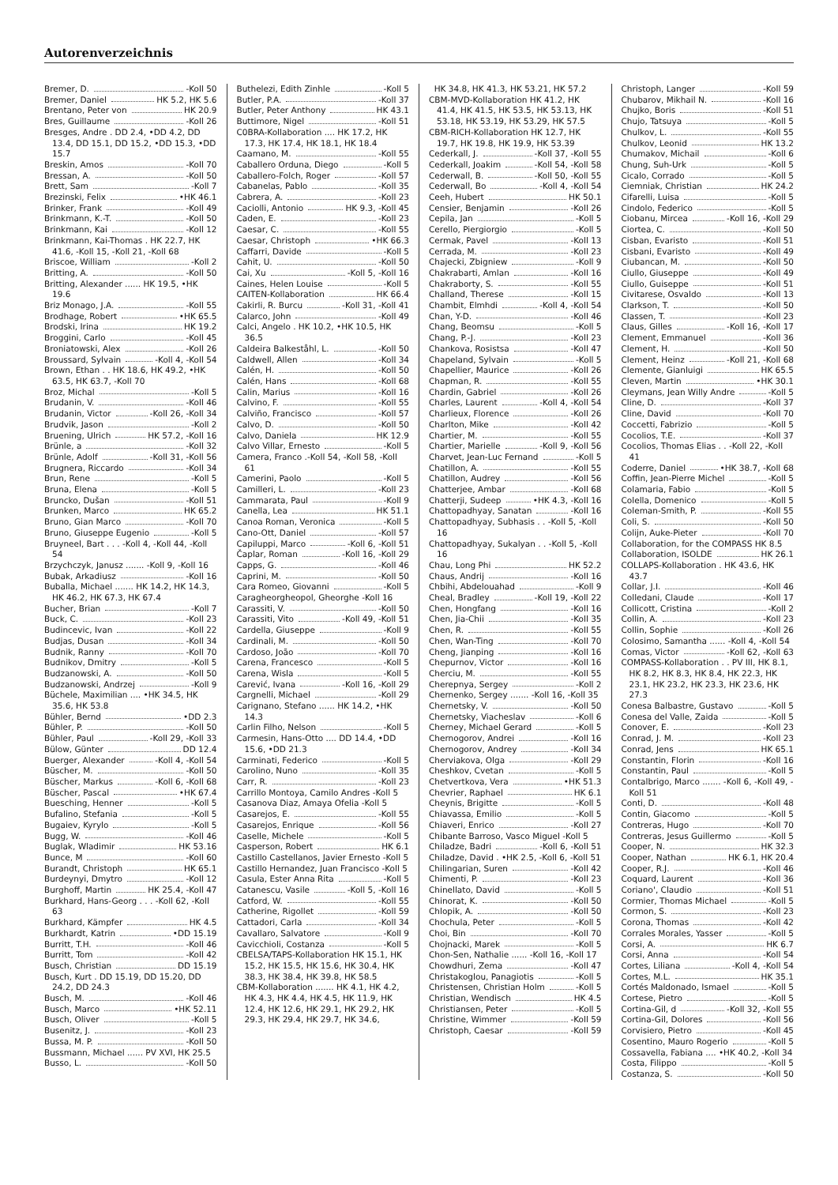Autorenverzeichnis
Bremer, D. -Koll 50
Bremer, Daniel HK 5.2, HK 5.6
Brentano, Peter von HK 20.9
Bres, Guillaume -Koll 26
Bresges, Andre . DD 2.4, •DD 4.2, DD 13.4, DD 15.1, DD 15.2, •DD 15.3, •DD 15.7
Breskin, Amos -Koll 70
Bressan, A. -Koll 50
Brett, Sam -Koll 7
Brezinski, Felix •HK 46.1
Brinker, Frank -Koll 49
Brinkmann, K.-T. -Koll 50
Brinkmann, Kai -Koll 12
Brinkmann, Kai-Thomas . HK 22.7, HK 41.6, -Koll 15, -Koll 21, -Koll 68
Briscoe, William -Koll 2
Britting, A. -Koll 50
Britting, Alexander ...... HK 19.5, •HK 19.6
Briz Monago, J.A. -Koll 55
Brodhage, Robert •HK 65.5
Brodski, Irina HK 19.2
Broggini, Carlo -Koll 45
Broniatowski, Alex -Koll 26
Broussard, Sylvain -Koll 4, -Koll 54
Brown, Ethan . . HK 18.6, HK 49.2, •HK 63.5, HK 63.7, -Koll 70
Broz, Michal -Koll 5
Brudanin, V. -Koll 46
Brudanin, Victor -Koll 26, -Koll 34
Brudvik, Jason -Koll 2
Bruening, Ulrich HK 57.2, -Koll 16
Brünle, a -Koll 32
Brünle, Adolf -Koll 31, -Koll 56
Brugnera, Riccardo -Koll 34
Brun, Rene -Koll 5
Bruna, Elena -Koll 5
Bruncko, Dušan -Koll 51
Brunken, Marco HK 65.2
Bruno, Gian Marco -Koll 70
Bruno, Giuseppe Eugenio -Koll 5
Bruyneel, Bart . . . -Koll 4, -Koll 44, -Koll 54
Brzychczyk, Janusz ....... -Koll 9, -Koll 16
Bubak, Arkadiusz -Koll 16
Buballa, Michael ....... HK 14.2, HK 14.3, HK 46.2, HK 67.3, HK 67.4
Bucher, Brian -Koll 7
Buck, C. -Koll 23
Budincevic, Ivan -Koll 22
Budjas, Dusan -Koll 34
Budnik, Ranny -Koll 70
Budnikov, Dmitry -Koll 5
Budzanowski, A. -Koll 50
Budzanowski, Andrzej -Koll 9
Büchele, Maximilian .... •HK 34.5, HK 35.6, HK 53.8
Bühler, Bernd •DD 2.3
Bühler, P. -Koll 50
Bühler, Paul -Koll 29, -Koll 33
Bülow, Günter DD 12.4
Buerger, Alexander -Koll 4, -Koll 54
Büscher, M. -Koll 50
Büscher, Markus -Koll 6, -Koll 68
Büscher, Pascal •HK 67.4
Buesching, Henner -Koll 5
Bufalino, Stefania -Koll 5
Bugaiev, Kyrylo -Koll 5
Bugg, W. -Koll 46
Buglak, Wladimir HK 53.16
Bunce, M -Koll 60
Burandt, Christoph HK 65.1
Burdeynyi, Dmytro -Koll 12
Burghoff, Martin HK 25.4, -Koll 47
Burkhard, Hans-Georg . . . -Koll 62, -Koll 63
Burkhard, Kämpfer HK 4.5
Burkhardt, Katrin •DD 15.19
Burritt, T.H. -Koll 46
Burritt, Tom -Koll 42
Busch, Christian DD 15.19
Busch, Kurt . DD 15.19, DD 15.20, DD 24.2, DD 24.3
Busch, M. -Koll 46
Busch, Marco •HK 52.11
Busch, Oliver -Koll 5
Busenitz, J. -Koll 23
Bussa, M. P. -Koll 50
Bussmann, Michael ...... PV XVI, HK 25.5
Busso, L. -Koll 50
Buthelezi, Edith Zinhle -Koll 5
Butler, P.A. -Koll 37
Butler, Peter Anthony HK 43.1
Buttimore, Nigel -Koll 51
C0BRA-Kollaboration .... HK 17.2, HK 17.3, HK 17.4, HK 18.1, HK 18.4
Caamano, M. -Koll 55
Caballero Orduna, Diego -Koll 5
Caballero-Folch, Roger -Koll 57
Cabanelas, Pablo -Koll 35
Cabrera, A. -Koll 23
Caciolli, Antonio HK 9.3, -Koll 45
Caden, E. -Koll 23
Caesar, C. -Koll 55
Caesar, Christoph •HK 66.3
Caffarri, Davide -Koll 5
Cahit, U. -Koll 50
Cai, Xu -Koll 5, -Koll 16
Caines, Helen Louise -Koll 5
CAITEN-Kollaboration HK 66.4
Cakirli, R. Burcu -Koll 31, -Koll 41
Calarco, John -Koll 49
Calci, Angelo . HK 10.2, •HK 10.5, HK 36.5
Caldeira Balkeståhl, L. -Koll 50
Caldwell, Allen -Koll 34
Calén, H. -Koll 50
Calén, Hans -Koll 68
Calin, Marius -Koll 16
Calvino, F. -Koll 55
Calviño, Francisco -Koll 57
Calvo, D. -Koll 50
Calvo, Daniela HK 12.9
Calvo Villar, Ernesto -Koll 5
Camera, Franco .-Koll 54, -Koll 58, -Koll 61
Camerini, Paolo -Koll 5
Camilleri, L. -Koll 23
Cammarata, Paul -Koll 9
Canella, Lea HK 51.1
Canoa Roman, Veronica -Koll 5
Cano-Ott, Daniel -Koll 57
Capiluppi, Marco -Koll 6, -Koll 51
Čaplar, Roman -Koll 16, -Koll 29
Capps, G. -Koll 46
Caprini, M. -Koll 50
Cara Romeo, Giovanni -Koll 5
Caragheorgheopol, Gheorghe -Koll 16
Carassiti, V. -Koll 50
Carassiti, Vito -Koll 49, -Koll 51
Cardella, Giuseppe -Koll 9
Cardinali, M. -Koll 50
Cardoso, João -Koll 70
Carena, Francesco -Koll 5
Carena, Wisla -Koll 5
Carević, Ivana -Koll 16, -Koll 29
Cargnelli, Michael -Koll 29
Carignano, Stefano ...... HK 14.2, •HK 14.3
Carlin Filho, Nelson -Koll 5
Carmesin, Hans-Otto .... DD 14.4, •DD 15.6, •DD 21.3
Carminati, Federico -Koll 5
Carolino, Nuno -Koll 35
Carr, R. -Koll 23
Carrillo Montoya, Camilo Andres -Koll 5
Casanova Diaz, Amaya Ofelia -Koll 5
Casarejos, E. -Koll 55
Casarejos, Enrique -Koll 56
Caselle, Michele -Koll 5
Casperson, Robert HK 6.1
Castillo Castellanos, Javier Ernesto -Koll 5
Castillo Hernandez, Juan Francisco -Koll 5
Casula, Ester Anna Rita -Koll 5
Catanescu, Vasile -Koll 5, -Koll 16
Catford, W. -Koll 55
Catherine, Rigollet -Koll 59
Cattadori, Carla -Koll 34
Cavallaro, Salvatore -Koll 9
Cavicchioli, Costanza -Koll 5
CBELSA/TAPS-Kollaboration HK 15.1, HK 15.2, HK 15.5, HK 15.6, HK 30.4, HK 38.3, HK 38.4, HK 39.8, HK 58.5
CBM-Kollaboration ....... HK 4.1, HK 4.2, HK 4.3, HK 4.4, HK 4.5, HK 11.9, HK 12.4, HK 12.6, HK 29.1, HK 29.2, HK 29.3, HK 29.4, HK 29.7, HK 34.6,
HK 34.8, HK 41.3, HK 53.21, HK 57.2
CBM-MVD-Kollaboration HK 41.2, HK 41.4, HK 41.5, HK 53.5, HK 53.13, HK 53.18, HK 53.19, HK 53.29, HK 57.5
CBM-RICH-Kollaboration HK 12.7, HK 19.7, HK 19.8, HK 19.9, HK 53.39
Cederkall, J. -Koll 37, -Koll 55
Cederkall, Joakim -Koll 54, -Koll 58
Cederwall, B. -Koll 50, -Koll 55
Cederwall, Bo -Koll 4, -Koll 54
Ceeh, Hubert HK 50.1
Censier, Benjamin -Koll 26
Cepila, Jan -Koll 5
Cerello, Piergiorgio -Koll 5
Cermak, Pavel -Koll 13
Cerrada, M. -Koll 23
Chajecki, Zbigniew -Koll 9
Chakrabarti, Amlan -Koll 16
Chakraborty, S. -Koll 55
Challand, Therese -Koll 15
Chambit, Elmhdi -Koll 4, -Koll 54
Chan, Y-D. -Koll 46
Chang, Beomsu -Koll 5
Chang, P.-J. -Koll 23
Chankova, Rosistsa -Koll 47
Chapeland, Sylvain -Koll 5
Chapellier, Maurice -Koll 26
Chapman, R. -Koll 55
Chardin, Gabriel -Koll 26
Charles, Laurent -Koll 4, -Koll 54
Charlieux, Florence -Koll 26
Charlton, Mike -Koll 42
Chartier, M. -Koll 55
Chartier, Marielle -Koll 9, -Koll 56
Charvet, Jean-Luc Fernand -Koll 5
Chatillon, A. -Koll 55
Chatillon, Audrey -Koll 56
Chatterjee, Ambar -Koll 68
Chatterji, Sudeep •HK 4.3, -Koll 16
Chattopadhyay, Sanatan -Koll 16
Chattopadhyay, Subhasis . . -Koll 5, -Koll 16
Chattopadhyay, Sukalyan . . -Koll 5, -Koll 16
Chau, Long Phi HK 52.2
Chaus, Andrij -Koll 16
Chbihi, Abdelouahad -Koll 9
Cheal, Bradley -Koll 19, -Koll 22
Chen, Hongfang -Koll 16
Chen, Jia-Chii -Koll 35
Chen, R. -Koll 55
Chen, Wan-Ting -Koll 70
Cheng, Jianping -Koll 16
Chepurnov, Victor -Koll 16
Cherciu, M. -Koll 55
Cherepnya, Sergey -Koll 2
Chernenko, Sergey ....... -Koll 16, -Koll 35
Chernetsky, V. -Koll 50
Chernetsky, Viacheslav -Koll 6
Cherney, Michael Gerard -Koll 5
Chernogorov, Andrei -Koll 16
Chernogorov, Andrey -Koll 34
Cherviakova, Olga -Koll 29
Cheshkov, Cvetan -Koll 5
Chetvertkova, Vera •HK 51.3
Chevrier, Raphael HK 6.1
Cheynis, Brigitte -Koll 5
Chiavassa, Emilio -Koll 5
Chiaveri, Enrico -Koll 27
Chibante Barroso, Vasco Miguel -Koll 5
Chiladze, Badri -Koll 6, -Koll 51
Chiladze, David . •HK 2.5, -Koll 6, -Koll 51
Chilingarian, Suren -Koll 42
Chimenti, P. -Koll 23
Chinellato, David -Koll 5
Chinorat, K. -Koll 50
Chlopik, A. -Koll 50
Chochula, Peter -Koll 5
Choi, Bin -Koll 70
Chojnacki, Marek -Koll 5
Chon-Sen, Nathalie ...... -Koll 16, -Koll 17
Chowdhuri, Zema -Koll 47
Christakoglou, Panagiotis -Koll 5
Christensen, Christian Holm -Koll 5
Christian, Wendisch HK 4.5
Christiansen, Peter -Koll 5
Christine, Wimmer -Koll 59
Christoph, Caesar -Koll 59
Christoph, Langer -Koll 59
Chubarov, Mikhail N. -Koll 16
Chujko, Boris -Koll 51
Chujo, Tatsuya -Koll 5
Chulkov, L. -Koll 55
Chulkov, Leonid HK 13.2
Chumakov, Michail -Koll 6
Chung, Suh-Urk -Koll 5
Cicalo, Corrado -Koll 5
Ciemniak, Christian HK 24.2
Cifarelli, Luisa -Koll 5
Cindolo, Federico -Koll 5
Ciobanu, Mircea -Koll 16, -Koll 29
Ciortea, C. -Koll 50
Cisban, Evaristo -Koll 51
Cisbani, Evaristo -Koll 49
Ciubancan, M. -Koll 50
Ciullo, Giuseppe -Koll 49
Ciullo, Guiseppe -Koll 51
Civitarese, Osvaldo -Koll 13
Clarkson, T. -Koll 50
Classen, T. -Koll 23
Claus, Gilles -Koll 16, -Koll 17
Clement, Emmanuel -Koll 36
Clement, H. -Koll 50
Clement, Heinz -Koll 21, -Koll 68
Clemente, Gianluigi HK 65.5
Cleven, Martin •HK 30.1
Cleymans, Jean Willy Andre -Koll 5
Cline, D. -Koll 37
Cline, David -Koll 70
Coccetti, Fabrizio -Koll 5
Cocolios, T.E. -Koll 37
Cocolios, Thomas Elias . . -Koll 22, -Koll 41
Coderre, Daniel •HK 38.7, -Koll 68
Coffin, Jean-Pierre Michel -Koll 5
Colamaria, Fabio -Koll 5
Colella, Domenico -Koll 5
Coleman-Smith, P. -Koll 55
Coli, S. -Koll 50
Colijn, Auke-Pieter -Koll 70
Collaboration, for the COMPASS HK 8.5
Collaboration, ISOLDE HK 26.1
COLLAPS-Kollaboration . HK 43.6, HK 43.7
Collar, J.I. -Koll 46
Colledani, Claude -Koll 17
Collicott, Cristina -Koll 2
Collin, A. -Koll 23
Collin, Sophie -Koll 26
Colosimo, Samantha ...... -Koll 4, -Koll 54
Comas, Victor -Koll 62, -Koll 63
COMPASS-Kollaboration . . PV III, HK 8.1, HK 8.2, HK 8.3, HK 8.4, HK 22.3, HK 23.1, HK 23.2, HK 23.3, HK 23.6, HK 27.3
Conesa Balbastre, Gustavo -Koll 5
Conesa del Valle, Zaida -Koll 5
Conover, E. -Koll 23
Conrad, J. M. -Koll 23
Conrad, Jens HK 65.1
Constantin, Florin -Koll 16
Constantin, Paul -Koll 5
Contalbrigo, Marco ....... -Koll 6, -Koll 49, -Koll 51
Conti, D. -Koll 48
Contin, Giacomo -Koll 5
Contreras, Hugo -Koll 70
Contreras, Jesus Guillermo -Koll 5
Cooper, N. HK 32.3
Cooper, Nathan HK 6.1, HK 20.4
Cooper, R.J. -Koll 46
Coquard, Laurent -Koll 36
Coriano', Claudio -Koll 51
Cormier, Thomas Michael -Koll 5
Cormon, S. -Koll 23
Corona, Thomas -Koll 42
Corrales Morales, Yasser -Koll 5
Corsi, A. HK 6.7
Corsi, Anna -Koll 54
Cortes, Liliana -Koll 4, -Koll 54
Cortes, M.L. HK 35.1
Cortés Maldonado, Ismael -Koll 5
Cortese, Pietro -Koll 5
Cortina-Gil, d -Koll 32, -Koll 55
Cortina-Gil, Dolores -Koll 56
Corvisiero, Pietro -Koll 45
Cosentino, Mauro Rogerio -Koll 5
Cossavella, Fabiana .... •HK 40.2, -Koll 34
Costa, Filippo -Koll 5
Costanza, S. -Koll 50